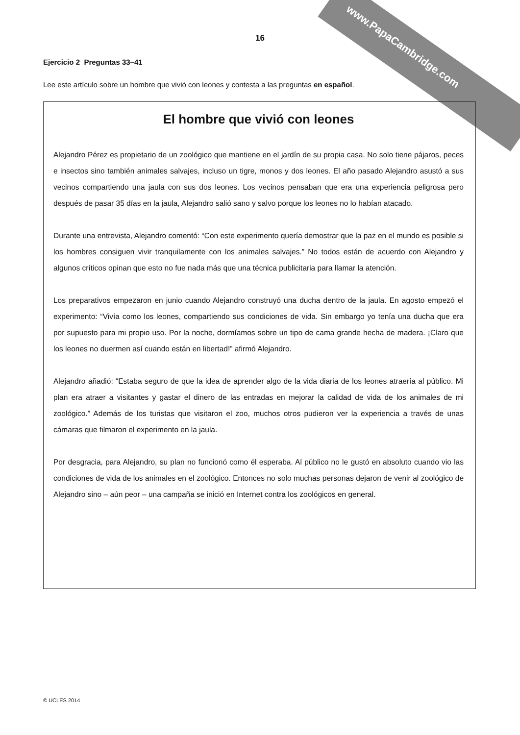www.PapaCambridge.com
16
Ejercicio 2 Preguntas 33–41
Lee este artículo sobre un hombre que vivió con leones y contesta a las preguntas en español.
El hombre que vivió con leones
Alejandro Pérez es propietario de un zoológico que mantiene en el jardín de su propia casa. No solo tiene pájaros, peces e insectos sino también animales salvajes, incluso un tigre, monos y dos leones. El año pasado Alejandro asustó a sus vecinos compartiendo una jaula con sus dos leones. Los vecinos pensaban que era una experiencia peligrosa pero después de pasar 35 días en la jaula, Alejandro salió sano y salvo porque los leones no lo habían atacado.
Durante una entrevista, Alejandro comentó: “Con este experimento quería demostrar que la paz en el mundo es posible si los hombres consiguen vivir tranquilamente con los animales salvajes.” No todos están de acuerdo con Alejandro y algunos críticos opinan que esto no fue nada más que una técnica publicitaria para llamar la atención.
Los preparativos empezaron en junio cuando Alejandro construyó una ducha dentro de la jaula. En agosto empezó el experimento: “Vivía como los leones, compartiendo sus condiciones de vida. Sin embargo yo tenía una ducha que era por supuesto para mi propio uso. Por la noche, dormíamos sobre un tipo de cama grande hecha de madera. ¡Claro que los leones no duermen así cuando están en libertad!” afirmó Alejandro.
Alejandro añadió: “Estaba seguro de que la idea de aprender algo de la vida diaria de los leones atraería al público. Mi plan era atraer a visitantes y gastar el dinero de las entradas en mejorar la calidad de vida de los animales de mi zoológico.” Además de los turistas que visitaron el zoo, muchos otros pudieron ver la experiencia a través de unas cámaras que filmaron el experimento en la jaula.
Por desgracia, para Alejandro, su plan no funcionó como él esperaba. Al público no le gustó en absoluto cuando vio las condiciones de vida de los animales en el zoológico. Entonces no solo muchas personas dejaron de venir al zoológico de Alejandro sino – aún peor – una campaña se inició en Internet contra los zoológicos en general.
© UCLES 2014